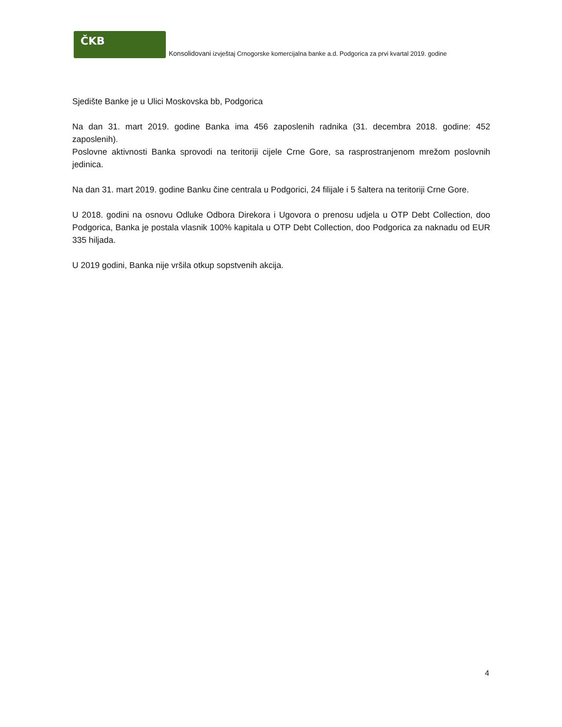ČKB
Konsolidovani izvještaj Crnogorske komercijalna banke a.d. Podgorica za prvi kvartal 2019. godine
Sjedište Banke je u Ulici Moskovska bb, Podgorica
Na dan 31. mart 2019. godine Banka ima 456 zaposlenih radnika (31. decembra 2018. godine: 452 zaposlenih).
Poslovne aktivnosti Banka sprovodi na teritoriji cijele Crne Gore, sa rasprostranjenom mrežom poslovnih jedinica.
Na dan 31. mart 2019. godine Banku čine centrala u Podgorici, 24 filijale i 5 šaltera na teritoriji Crne Gore.
U 2018. godini na osnovu Odluke Odbora Direkora i Ugovora o prenosu udjela u OTP Debt Collection, doo Podgorica, Banka je postala vlasnik 100% kapitala u OTP Debt Collection, doo Podgorica za naknadu od EUR 335 hiljada.
U 2019 godini, Banka nije vršila otkup sopstvenih akcija.
4